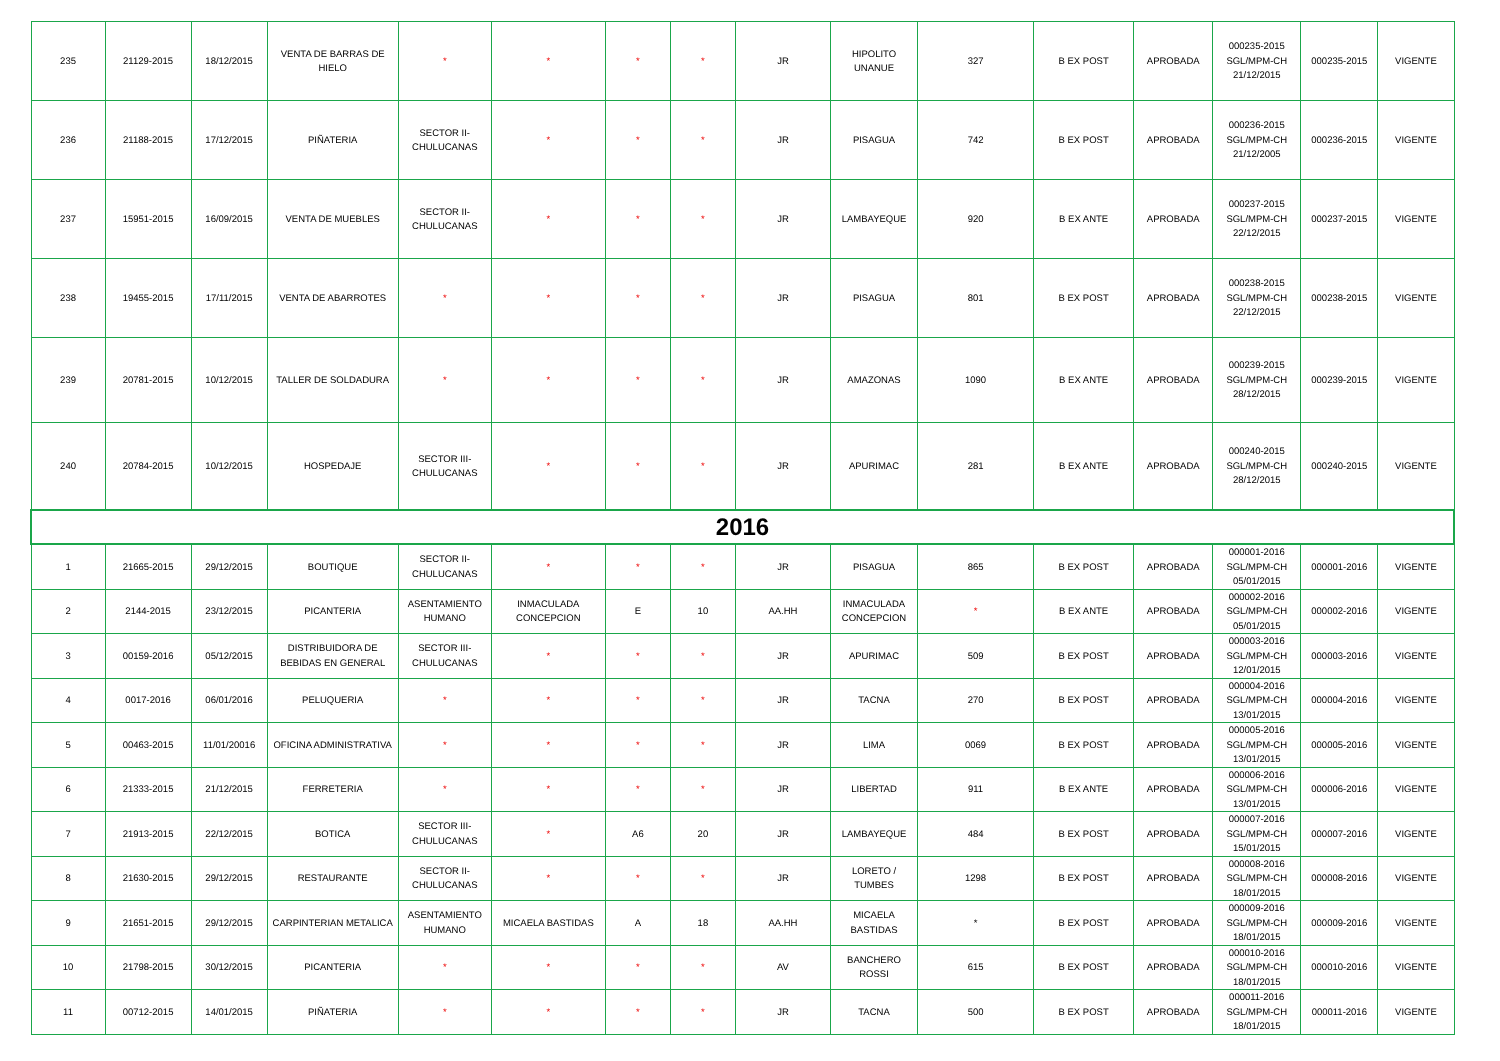| 235 | 21129-2015 | 18/12/2015 | VENTA DE BARRAS DE HIELO | * | * | * | * | JR | HIPOLITO UNANUE | 327 | B EX POST | APROBADA | 000235-2015 SGL/MPM-CH 21/12/2015 | 000235-2015 | VIGENTE |
| 236 | 21188-2015 | 17/12/2015 | PIÑATERIA | SECTOR II-CHULUCANAS | * | * | * | JR | PISAGUA | 742 | B EX POST | APROBADA | 000236-2015 SGL/MPM-CH 21/12/2005 | 000236-2015 | VIGENTE |
| 237 | 15951-2015 | 16/09/2015 | VENTA DE MUEBLES | SECTOR II-CHULUCANAS | * | * | * | JR | LAMBAYEQUE | 920 | B EX ANTE | APROBADA | 000237-2015 SGL/MPM-CH 22/12/2015 | 000237-2015 | VIGENTE |
| 238 | 19455-2015 | 17/11/2015 | VENTA DE ABARROTES | * | * | * | * | JR | PISAGUA | 801 | B EX POST | APROBADA | 000238-2015 SGL/MPM-CH 22/12/2015 | 000238-2015 | VIGENTE |
| 239 | 20781-2015 | 10/12/2015 | TALLER DE SOLDADURA | * | * | * | * | JR | AMAZONAS | 1090 | B EX ANTE | APROBADA | 000239-2015 SGL/MPM-CH 28/12/2015 | 000239-2015 | VIGENTE |
| 240 | 20784-2015 | 10/12/2015 | HOSPEDAJE | SECTOR III-CHULUCANAS | * | * | * | JR | APURIMAC | 281 | B EX ANTE | APROBADA | 000240-2015 SGL/MPM-CH 28/12/2015 | 000240-2015 | VIGENTE |
| 2016 | | | | | | | | | | | | | | | |
| 1 | 21665-2015 | 29/12/2015 | BOUTIQUE | SECTOR II-CHULUCANAS | * | * | * | JR | PISAGUA | 865 | B EX POST | APROBADA | 000001-2016 SGL/MPM-CH 05/01/2015 | 000001-2016 | VIGENTE |
| 2 | 2144-2015 | 23/12/2015 | PICANTERIA | ASENTAMIENTO HUMANO | INMACULADA CONCEPCION | E | 10 | AA.HH | INMACULADA CONCEPCION | * | B EX ANTE | APROBADA | 000002-2016 SGL/MPM-CH 05/01/2015 | 000002-2016 | VIGENTE |
| 3 | 00159-2016 | 05/12/2015 | DISTRIBUIDORA DE BEBIDAS EN GENERAL | SECTOR III-CHULUCANAS | * | * | * | JR | APURIMAC | 509 | B EX POST | APROBADA | 000003-2016 SGL/MPM-CH 12/01/2015 | 000003-2016 | VIGENTE |
| 4 | 0017-2016 | 06/01/2016 | PELUQUERIA | * | * | * | * | JR | TACNA | 270 | B EX POST | APROBADA | 000004-2016 SGL/MPM-CH 13/01/2015 | 000004-2016 | VIGENTE |
| 5 | 00463-2015 | 11/01/20016 | OFICINA ADMINISTRATIVA | * | * | * | * | JR | LIMA | 0069 | B EX POST | APROBADA | 000005-2016 SGL/MPM-CH 13/01/2015 | 000005-2016 | VIGENTE |
| 6 | 21333-2015 | 21/12/2015 | FERRETERIA | * | * | * | * | JR | LIBERTAD | 911 | B EX ANTE | APROBADA | 000006-2016 SGL/MPM-CH 13/01/2015 | 000006-2016 | VIGENTE |
| 7 | 21913-2015 | 22/12/2015 | BOTICA | SECTOR III-CHULUCANAS | * | A6 | 20 | JR | LAMBAYEQUE | 484 | B EX POST | APROBADA | 000007-2016 SGL/MPM-CH 15/01/2015 | 000007-2016 | VIGENTE |
| 8 | 21630-2015 | 29/12/2015 | RESTAURANTE | SECTOR II-CHULUCANAS | * | * | * | JR | LORETO / TUMBES | 1298 | B EX POST | APROBADA | 000008-2016 SGL/MPM-CH 18/01/2015 | 000008-2016 | VIGENTE |
| 9 | 21651-2015 | 29/12/2015 | CARPINTERIAN METALICA | ASENTAMIENTO HUMANO | MICAELA BASTIDAS | A | 18 | AA.HH | MICAELA BASTIDAS | * | B EX POST | APROBADA | 000009-2016 SGL/MPM-CH 18/01/2015 | 000009-2016 | VIGENTE |
| 10 | 21798-2015 | 30/12/2015 | PICANTERIA | * | * | * | * | AV | BANCHERO ROSSI | 615 | B EX POST | APROBADA | 000010-2016 SGL/MPM-CH 18/01/2015 | 000010-2016 | VIGENTE |
| 11 | 00712-2015 | 14/01/2015 | PIÑATERIA | * | * | * | * | JR | TACNA | 500 | B EX POST | APROBADA | 000011-2016 SGL/MPM-CH 18/01/2015 | 000011-2016 | VIGENTE |